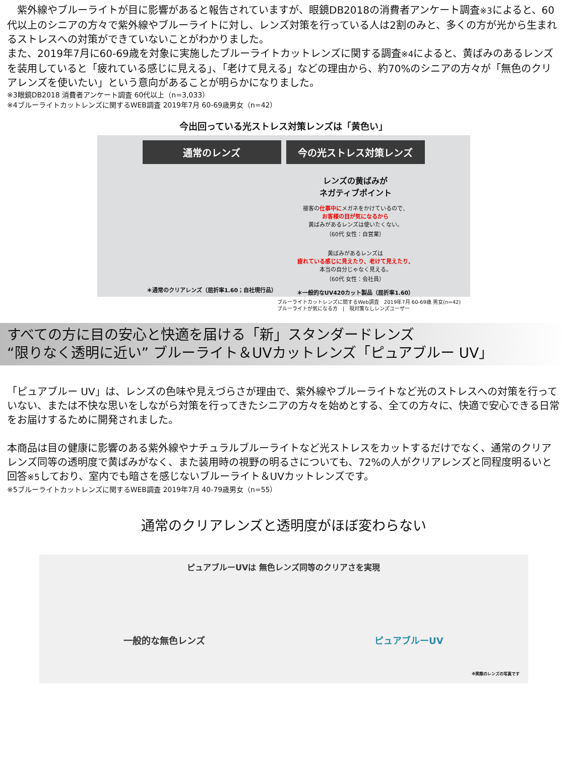紫外線やブルーライトが目に影響があると報告されていますが、眼鏡DB2018の消費者アンケート調査※3によると、60代以上のシニアの方々で紫外線やブルーライトに対し、レンズ対策を行っている人は2割のみと、多くの方が光から生まれるストレスへの対策ができていないことがわかりました。
また、2019年7月に60-69歳を対象に実施したブルーライトカットレンズに関する調査※4によると、黄ばみのあるレンズを装用していると「疲れている感じに見える」、「老けて見える」などの理由から、約70%のシニアの方々が「無色のクリアレンズを使いたい」という意向があることが明らかになりました。
※3眼鏡DB2018 消費者アンケート調査 60代以上（n=3,033）
※4ブルーライトカットレンズに関するWEB調査 2019年7月 60-69歳男女（n=42）
今出回っている光ストレス対策レンズは「黄色い」
通常のレンズ
＊通常のクリアレンズ（屈折率1.60；自社現行品）
今の光ストレス対策レンズ
レンズの黄ばみが
ネガティブポイント
接客の仕事中にメガネをかけているので、
お客様の目が気になるから
黄ばみがあるレンズは使いたくない。
（60代 女性：自営業）
黄ばみがあるレンズは
疲れている感じに見えたり、老けて見えたり、
本当の自分じゃなく見える。
（60代 女性：会社員）
＊一般的なUV420カット製品（屈折率1.60）
ブルーライトカットレンズに関するWeb調査　2019年7月 60-69歳 男女(n=42)
ブルーライトが気になる方　|　現対策なしレンズユーザー
すべての方に目の安心と快適を届ける「新」スタンダードレンズ
“限りなく透明に近い” ブルーライト＆UVカットレンズ「ピュアブルー UV」
「ピュアブルー UV」は、レンズの色味や見えづらさが理由で、紫外線やブルーライトなど光のストレスへの対策を行っていない、または不快な思いをしながら対策を行ってきたシニアの方々を始めとする、全ての方々に、快適で安心できる日常をお届けするために開発されました。
本商品は目の健康に影響のある紫外線やナチュラルブルーライトなど光ストレスをカットするだけでなく、通常のクリアレンズ同等の透明度で黄ばみがなく、また装用時の視野の明るさについても、72%の人がクリアレンズと同程度明るいと回答※5しており、室内でも暗さを感じないブルーライト＆UVカットレンズです。
※5ブルーライトカットレンズに関するWEB調査 2019年7月 40-79歳男女（n=55）
通常のクリアレンズと透明度がほぼ変わらない
ピュアブルーUVは 無色レンズ同等のクリアさを実現
一般的な無色レンズ ピュアブルーUV
※実際のレンズの写真です